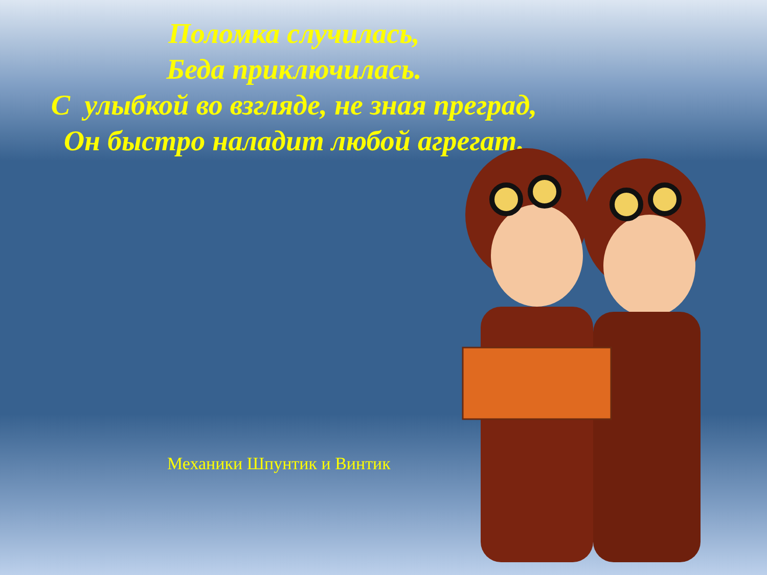Поломка случилась,
Беда приключилась.
С улыбкой во взгляде, не зная преград,
Он быстро наладит любой агрегат.
Механики Шпунтик и Винтик